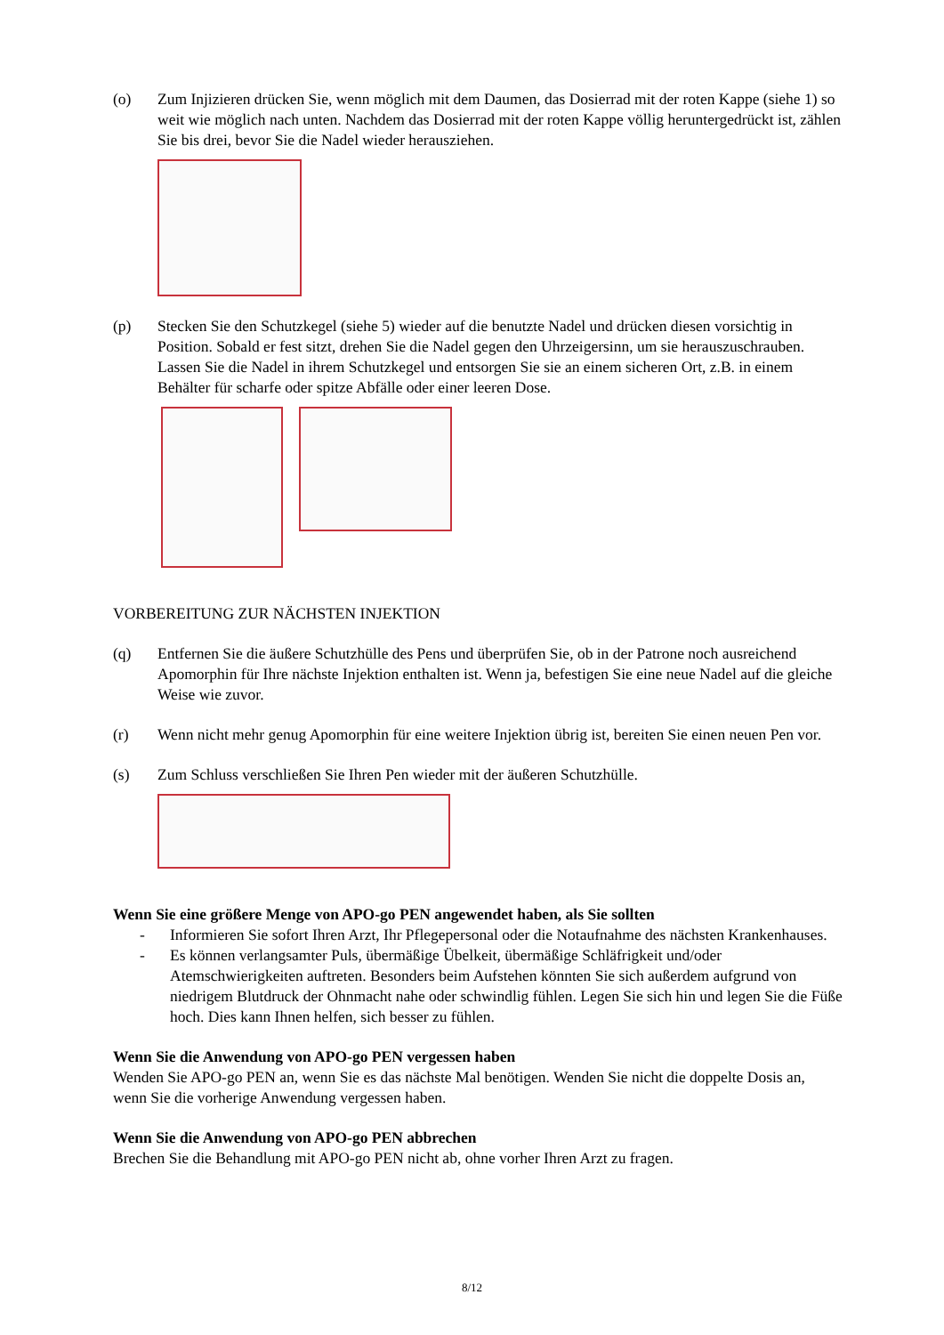(o) Zum Injizieren drücken Sie, wenn möglich mit dem Daumen, das Dosierrad mit der roten Kappe (siehe 1) so weit wie möglich nach unten. Nachdem das Dosierrad mit der roten Kappe völlig heruntergedrückt ist, zählen Sie bis drei, bevor Sie die Nadel wieder herausziehen.
(p) Stecken Sie den Schutzkegel (siehe 5) wieder auf die benutzte Nadel und drücken diesen vorsichtig in Position. Sobald er fest sitzt, drehen Sie die Nadel gegen den Uhrzeigersinn, um sie herauszuschrauben.
Lassen Sie die Nadel in ihrem Schutzkegel und entsorgen Sie sie an einem sicheren Ort, z.B. in einem Behälter für scharfe oder spitze Abfälle oder einer leeren Dose.
VORBEREITUNG ZUR NÄCHSTEN INJEKTION
(q) Entfernen Sie die äußere Schutzhülle des Pens und überprüfen Sie, ob in der Patrone noch ausreichend Apomorphin für Ihre nächste Injektion enthalten ist. Wenn ja, befestigen Sie eine neue Nadel auf die gleiche Weise wie zuvor.
(r) Wenn nicht mehr genug Apomorphin für eine weitere Injektion übrig ist, bereiten Sie einen neuen Pen vor.
(s) Zum Schluss verschließen Sie Ihren Pen wieder mit der äußeren Schutzhülle.
Wenn Sie eine größere Menge von APO-go PEN angewendet haben, als Sie sollten
- Informieren Sie sofort Ihren Arzt, Ihr Pflegepersonal oder die Notaufnahme des nächsten Krankenhauses.
- Es können verlangsamter Puls, übermäßige Übelkeit, übermäßige Schläfrigkeit und/oder Atemschwierigkeiten auftreten. Besonders beim Aufstehen könnten Sie sich außerdem aufgrund von niedrigem Blutdruck der Ohnmacht nahe oder schwindlig fühlen. Legen Sie sich hin und legen Sie die Füße hoch. Dies kann Ihnen helfen, sich besser zu fühlen.
Wenn Sie die Anwendung von APO-go PEN vergessen haben
Wenden Sie APO-go PEN an, wenn Sie es das nächste Mal benötigen. Wenden Sie nicht die doppelte Dosis an, wenn Sie die vorherige Anwendung vergessen haben.
Wenn Sie die Anwendung von APO-go PEN abbrechen
Brechen Sie die Behandlung mit APO-go PEN nicht ab, ohne vorher Ihren Arzt zu fragen.
8/12